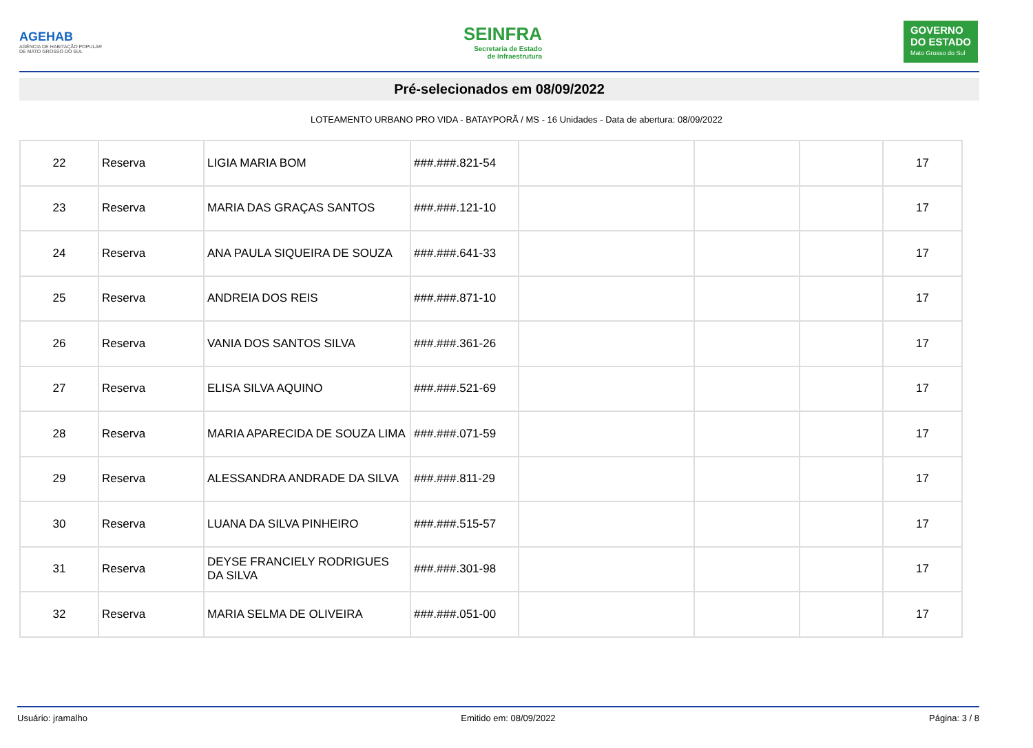AGEHAB
AGÊNCIA DE HABITAÇÃO POPULAR
DE MATO GROSSO DO SUL
SEINFRA
Secretaria de Estado
de Infraestrutura
GOVERNO
DO ESTADO
Mato Grosso do Sul
Pré-selecionados em 08/09/2022
LOTEAMENTO URBANO PRO VIDA - BATAYPORÃ / MS - 16 Unidades - Data de abertura: 08/09/2022
| 22 | Reserva | LIGIA MARIA BOM | ###.###.821-54 | | | | 17 |
| 23 | Reserva | MARIA DAS GRAÇAS SANTOS | ###.###.121-10 | | | | 17 |
| 24 | Reserva | ANA PAULA SIQUEIRA DE SOUZA | ###.###.641-33 | | | | 17 |
| 25 | Reserva | ANDREIA DOS REIS | ###.###.871-10 | | | | 17 |
| 26 | Reserva | VANIA DOS SANTOS SILVA | ###.###.361-26 | | | | 17 |
| 27 | Reserva | ELISA SILVA AQUINO | ###.###.521-69 | | | | 17 |
| 28 | Reserva | MARIA APARECIDA DE SOUZA LIMA | ###.###.071-59 | | | | 17 |
| 29 | Reserva | ALESSANDRA ANDRADE DA SILVA | ###.###.811-29 | | | | 17 |
| 30 | Reserva | LUANA DA SILVA PINHEIRO | ###.###.515-57 | | | | 17 |
| 31 | Reserva | DEYSE FRANCIELY RODRIGUES DA SILVA | ###.###.301-98 | | | | 17 |
| 32 | Reserva | MARIA SELMA DE OLIVEIRA | ###.###.051-00 | | | | 17 |
Usuário: jramalho Emitido em: 08/09/2022 Página: 3 / 8